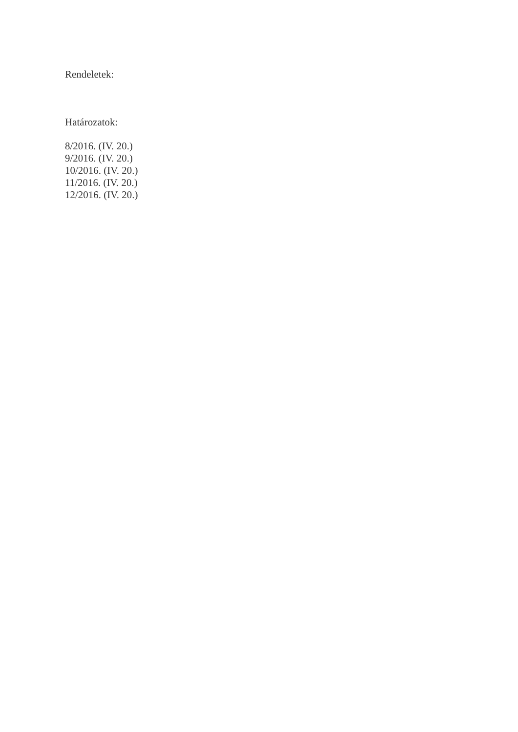Rendeletek:
Határozatok:
8/2016. (IV. 20.)
9/2016. (IV. 20.)
10/2016. (IV. 20.)
11/2016. (IV. 20.)
12/2016. (IV. 20.)